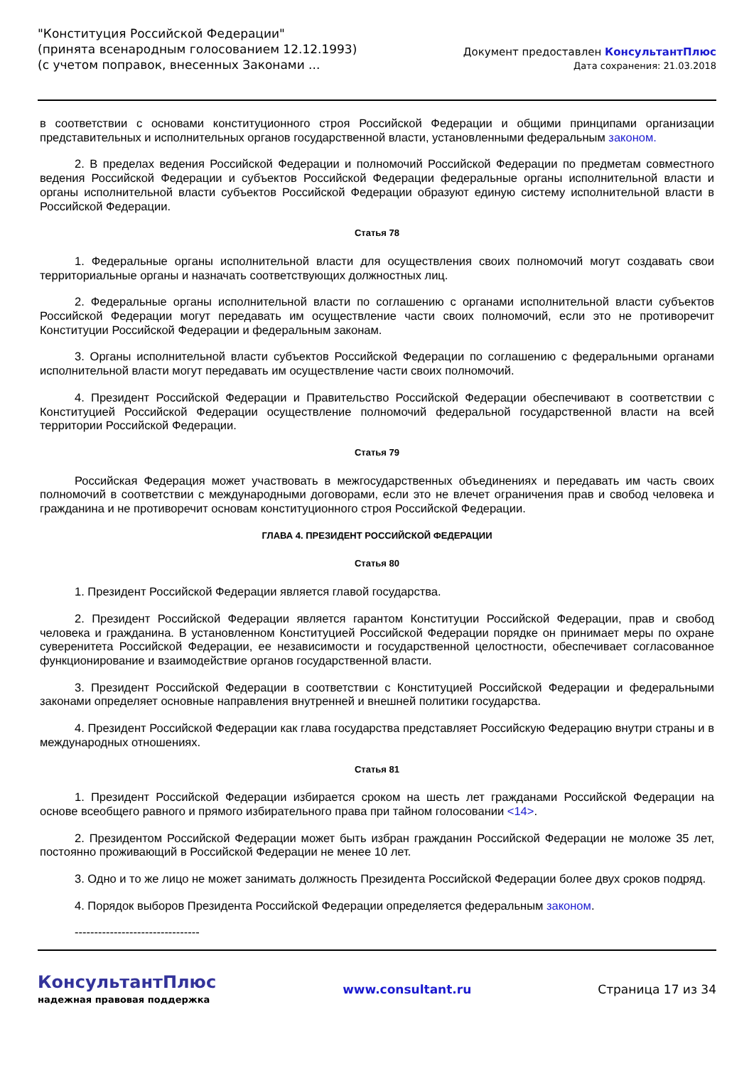"Конституция Российской Федерации"
(принята всенародным голосованием 12.12.1993)
(с учетом поправок, внесенных Законами ...
Документ предоставлен КонсультантПлюс
Дата сохранения: 21.03.2018
в соответствии с основами конституционного строя Российской Федерации и общими принципами организации представительных и исполнительных органов государственной власти, установленными федеральным законом.
2. В пределах ведения Российской Федерации и полномочий Российской Федерации по предметам совместного ведения Российской Федерации и субъектов Российской Федерации федеральные органы исполнительной власти и органы исполнительной власти субъектов Российской Федерации образуют единую систему исполнительной власти в Российской Федерации.
Статья 78
1. Федеральные органы исполнительной власти для осуществления своих полномочий могут создавать свои территориальные органы и назначать соответствующих должностных лиц.
2. Федеральные органы исполнительной власти по соглашению с органами исполнительной власти субъектов Российской Федерации могут передавать им осуществление части своих полномочий, если это не противоречит Конституции Российской Федерации и федеральным законам.
3. Органы исполнительной власти субъектов Российской Федерации по соглашению с федеральными органами исполнительной власти могут передавать им осуществление части своих полномочий.
4. Президент Российской Федерации и Правительство Российской Федерации обеспечивают в соответствии с Конституцией Российской Федерации осуществление полномочий федеральной государственной власти на всей территории Российской Федерации.
Статья 79
Российская Федерация может участвовать в межгосударственных объединениях и передавать им часть своих полномочий в соответствии с международными договорами, если это не влечет ограничения прав и свобод человека и гражданина и не противоречит основам конституционного строя Российской Федерации.
ГЛАВА 4. ПРЕЗИДЕНТ РОССИЙСКОЙ ФЕДЕРАЦИИ
Статья 80
1. Президент Российской Федерации является главой государства.
2. Президент Российской Федерации является гарантом Конституции Российской Федерации, прав и свобод человека и гражданина. В установленном Конституцией Российской Федерации порядке он принимает меры по охране суверенитета Российской Федерации, ее независимости и государственной целостности, обеспечивает согласованное функционирование и взаимодействие органов государственной власти.
3. Президент Российской Федерации в соответствии с Конституцией Российской Федерации и федеральными законами определяет основные направления внутренней и внешней политики государства.
4. Президент Российской Федерации как глава государства представляет Российскую Федерацию внутри страны и в международных отношениях.
Статья 81
1. Президент Российской Федерации избирается сроком на шесть лет гражданами Российской Федерации на основе всеобщего равного и прямого избирательного права при тайном голосовании <14>.
2. Президентом Российской Федерации может быть избран гражданин Российской Федерации не моложе 35 лет, постоянно проживающий в Российской Федерации не менее 10 лет.
3. Одно и то же лицо не может занимать должность Президента Российской Федерации более двух сроков подряд.
4. Порядок выборов Президента Российской Федерации определяется федеральным законом.
--------------------------------
КонсультантПлюс
надежная правовая поддержка
www.consultant.ru Страница 17 из 34